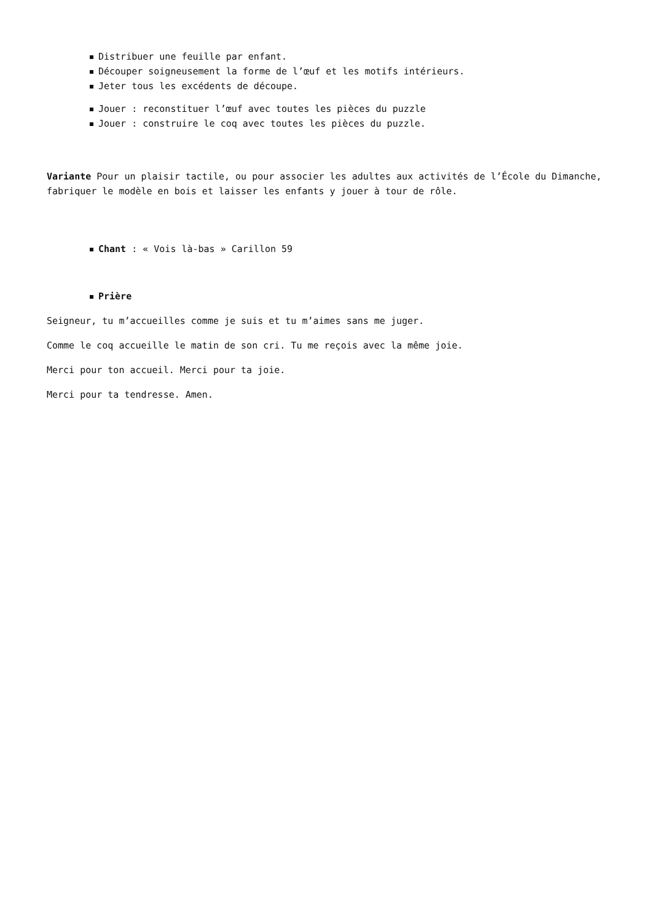Distribuer une feuille par enfant.
Découper soigneusement la forme de l’œuf et les motifs intérieurs.
Jeter tous les excédents de découpe.
Jouer : reconstituer l’œuf avec toutes les pièces du puzzle
Jouer : construire le coq avec toutes les pièces du puzzle.
Variante Pour un plaisir tactile, ou pour associer les adultes aux activités de l’École du Dimanche, fabriquer le modèle en bois et laisser les enfants y jouer à tour de rôle.
Chant : « Vois là-bas » Carillon 59
Prière
Seigneur, tu m’accueilles comme je suis et tu m’aimes sans me juger.
Comme le coq accueille le matin de son cri. Tu me reçois avec la même joie.
Merci pour ton accueil. Merci pour ta joie.
Merci pour ta tendresse. Amen.